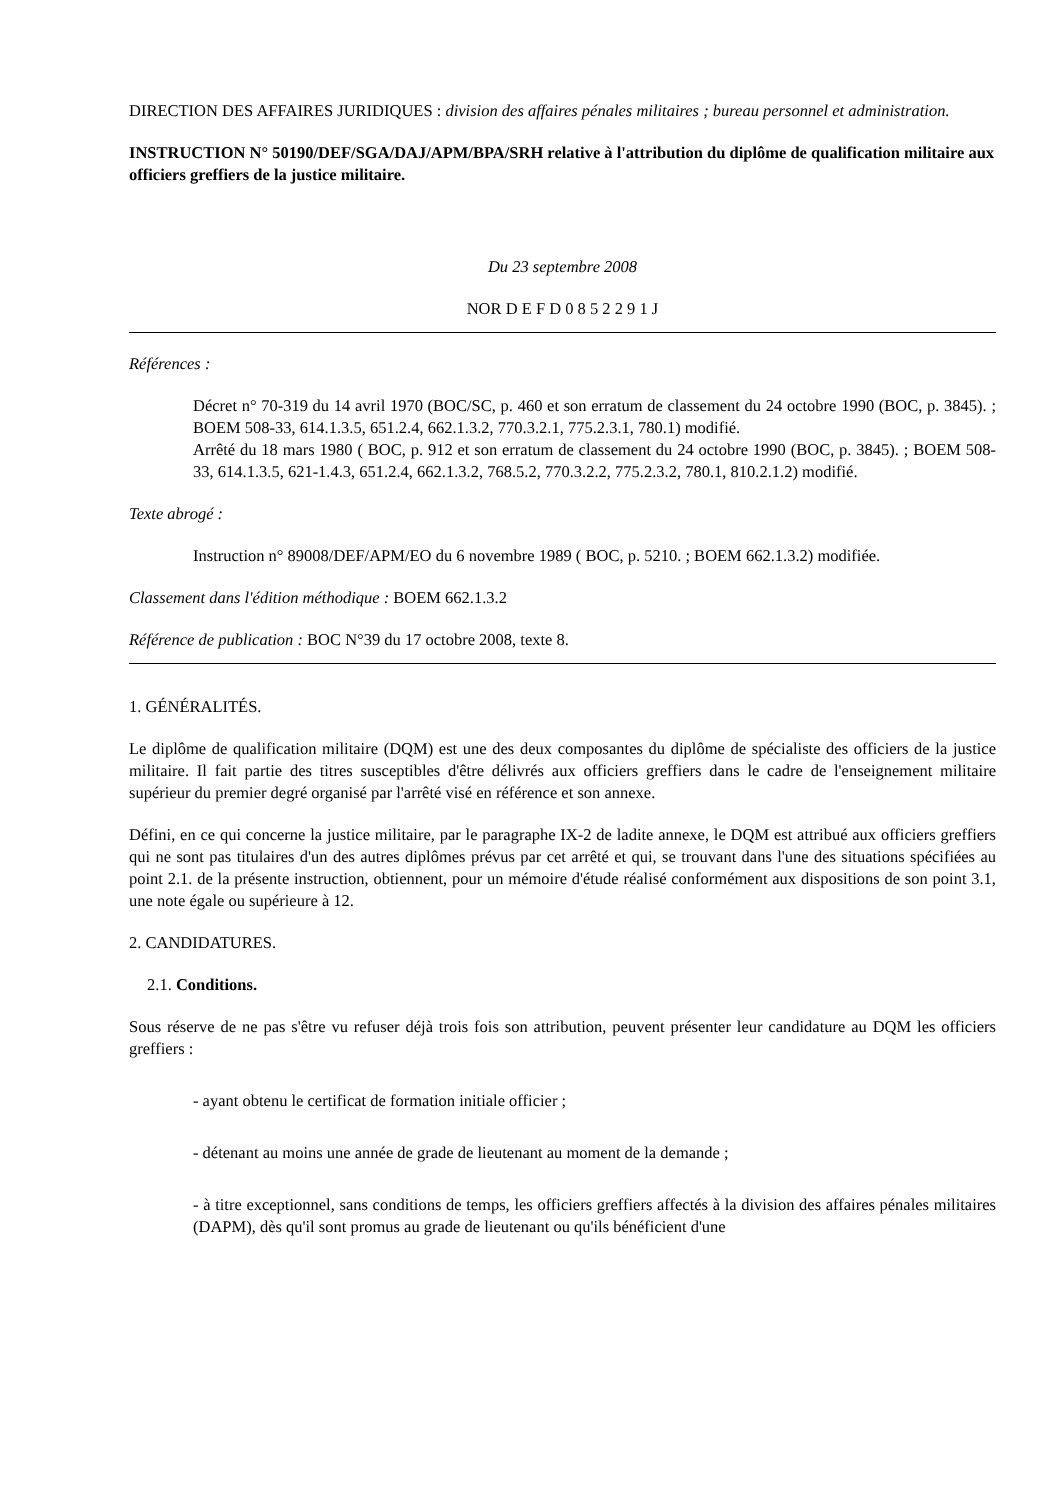DIRECTION DES AFFAIRES JURIDIQUES : division des affaires pénales militaires ; bureau personnel et administration.
INSTRUCTION N° 50190/DEF/SGA/DAJ/APM/BPA/SRH relative à l'attribution du diplôme de qualification militaire aux officiers greffiers de la justice militaire.
Du 23 septembre 2008
NOR D E F D 0 8 5 2 2 9 1 J
Références :
Décret n° 70-319 du 14 avril 1970 (BOC/SC, p. 460 et son erratum de classement du 24 octobre 1990 (BOC, p. 3845). ; BOEM 508-33, 614.1.3.5, 651.2.4, 662.1.3.2, 770.3.2.1, 775.2.3.1, 780.1) modifié.
Arrêté du 18 mars 1980 ( BOC, p. 912 et son erratum de classement du 24 octobre 1990 (BOC, p. 3845). ; BOEM 508-33, 614.1.3.5, 621-1.4.3, 651.2.4, 662.1.3.2, 768.5.2, 770.3.2.2, 775.2.3.2, 780.1, 810.2.1.2) modifié.
Texte abrogé :
Instruction n° 89008/DEF/APM/EO du 6 novembre 1989 ( BOC, p. 5210. ; BOEM 662.1.3.2) modifiée.
Classement dans l'édition méthodique : BOEM 662.1.3.2
Référence de publication : BOC N°39 du 17 octobre 2008, texte 8.
1. GÉNÉRALITÉS.
Le diplôme de qualification militaire (DQM) est une des deux composantes du diplôme de spécialiste des officiers de la justice militaire. Il fait partie des titres susceptibles d'être délivrés aux officiers greffiers dans le cadre de l'enseignement militaire supérieur du premier degré organisé par l'arrêté visé en référence et son annexe.
Défini, en ce qui concerne la justice militaire, par le paragraphe IX-2 de ladite annexe, le DQM est attribué aux officiers greffiers qui ne sont pas titulaires d'un des autres diplômes prévus par cet arrêté et qui, se trouvant dans l'une des situations spécifiées au point 2.1. de la présente instruction, obtiennent, pour un mémoire d'étude réalisé conformément aux dispositions de son point 3.1, une note égale ou supérieure à 12.
2. CANDIDATURES.
2.1. Conditions.
Sous réserve de ne pas s'être vu refuser déjà trois fois son attribution, peuvent présenter leur candidature au DQM les officiers greffiers :
- ayant obtenu le certificat de formation initiale officier ;
- détenant au moins une année de grade de lieutenant au moment de la demande ;
- à titre exceptionnel, sans conditions de temps, les officiers greffiers affectés à la division des affaires pénales militaires (DAPM), dès qu'il sont promus au grade de lieutenant ou qu'ils bénéficient d'une